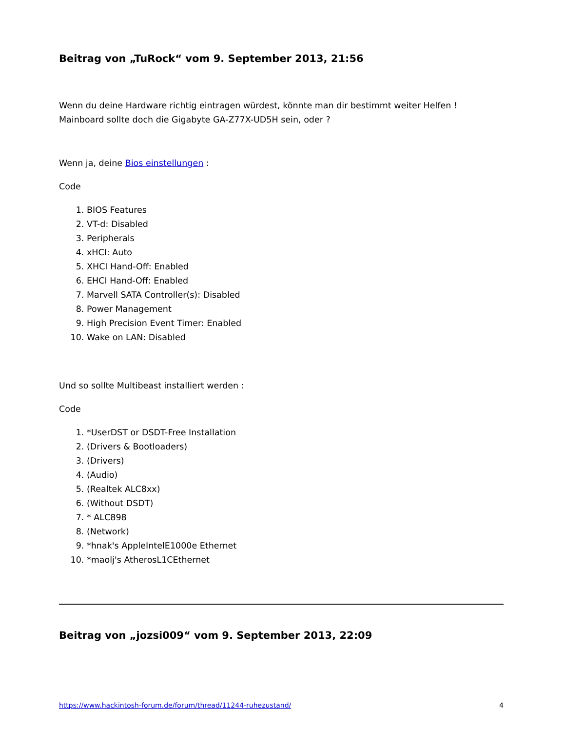Beitrag von „TuRock“ vom 9. September 2013, 21:56
Wenn du deine Hardware richtig eintragen würdest, könnte man dir bestimmt weiter Helfen !
Mainboard sollte doch die Gigabyte GA-Z77X-UD5H sein, oder ?
Wenn ja, deine Bios einstellungen :
Code
1. BIOS Features
2. VT-d: Disabled
3. Peripherals
4. xHCI: Auto
5. XHCI Hand-Off: Enabled
6. EHCI Hand-Off: Enabled
7. Marvell SATA Controller(s): Disabled
8. Power Management
9. High Precision Event Timer: Enabled
10. Wake on LAN: Disabled
Und so sollte Multibeast installiert werden :
Code
1. *UserDST or DSDT-Free Installation
2. (Drivers & Bootloaders)
3. (Drivers)
4. (Audio)
5. (Realtek ALC8xx)
6. (Without DSDT)
7. * ALC898
8. (Network)
9. *hnak's AppleIntelE1000e Ethernet
10. *maolj's AtherosL1CEthernet
Beitrag von „jozsi009“ vom 9. September 2013, 22:09
https://www.hackintosh-forum.de/forum/thread/11244-ruhezustand/ 4